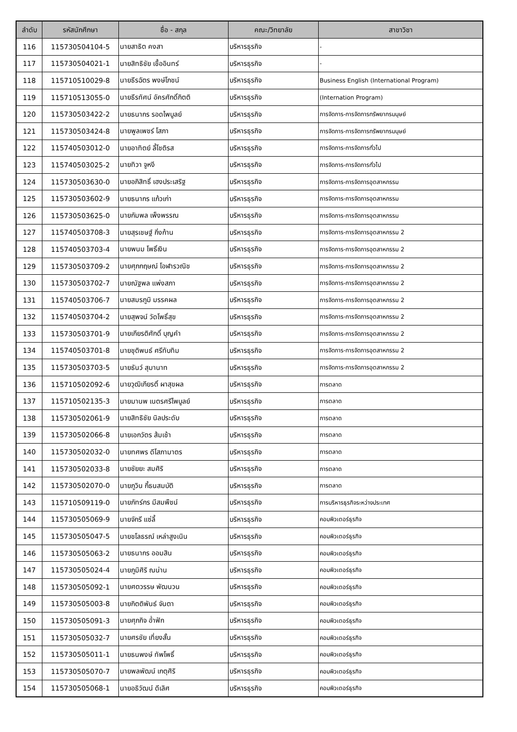| ลำดับ | รหัสนักศึกษา | ชื่อ - สกุล | คณะ/วิทยาลัย | สาขาวิชา |
| --- | --- | --- | --- | --- |
| 116 | 115730504104-5 | นายสาธิต คงสา | บริหารธุรกิจ | - |
| 117 | 115730504021-1 | นายสิทธิชัย เชื้ออินทร์ | บริหารธุรกิจ | - |
| 118 | 115710510029-8 | นายธีรฉัตร พงษ์โภชน์ | บริหารธุรกิจ | Business English (International Program) |
| 119 | 115710513055-0 | นายธีรทัศน์ อัครศักดิ์กิตติ | บริหารธุรกิจ | (Internation Program) |
| 120 | 115730503422-2 | นายธนากร รอดไพบูลย์ | บริหารธุรกิจ | การจัดการ-การจัดการทรัพยากรมนุษย์ |
| 121 | 115730503424-8 | นายพูลเพชร์ โสภา | บริหารธุรกิจ | การจัดการ-การจัดการทรัพยากรมนุษย์ |
| 122 | 115740503012-0 | นายอาทิตย์ ลี้โชติรส | บริหารธุรกิจ | การจัดการ-การจัดการทั่วไป |
| 123 | 115740503025-2 | นายทิวา จูหงี | บริหารธุรกิจ | การจัดการ-การจัดการทั่วไป |
| 124 | 115730503630-0 | นายอภิสิทธิ์ เฮงประเสริฐ | บริหารธุรกิจ | การจัดการ-การจัดการอุตสาหกรรม |
| 125 | 115730503602-9 | นายธนากร แก้วเก่า | บริหารธุรกิจ | การจัดการ-การจัดการอุตสาหกรรม |
| 126 | 115730503625-0 | นายกัมพล เพ็งพรรณ | บริหารธุรกิจ | การจัดการ-การจัดการอุตสาหกรรม |
| 127 | 115740503708-3 | นายสุรเชษฐ์ กิ่งก้าน | บริหารธุรกิจ | การจัดการ-การจัดการอุตสาหกรรม 2 |
| 128 | 115740503703-4 | นายพนม โพธิ์เงิน | บริหารธุรกิจ | การจัดการ-การจัดการอุตสาหกรรม 2 |
| 129 | 115730503709-2 | นายศุภกฤษณ์ โอฬารวณิช | บริหารธุรกิจ | การจัดการ-การจัดการอุตสาหกรรม 2 |
| 130 | 115730503702-7 | นายณัฐพล แพ่งสภา | บริหารธุรกิจ | การจัดการ-การจัดการอุตสาหกรรม 2 |
| 131 | 115740503706-7 | นายสมรภูมิ มรรคผล | บริหารธุรกิจ | การจัดการ-การจัดการอุตสาหกรรม 2 |
| 132 | 115740503704-2 | นายสุพจน์ วัดโพธิ์สุข | บริหารธุรกิจ | การจัดการ-การจัดการอุตสาหกรรม 2 |
| 133 | 115730503701-9 | นายเกียรติศักดิ์ บุญคำ | บริหารธุรกิจ | การจัดการ-การจัดการอุตสาหกรรม 2 |
| 134 | 115740503701-8 | นายชุติพนธ์ ศรีทับทิม | บริหารธุรกิจ | การจัดการ-การจัดการอุตสาหกรรม 2 |
| 135 | 115730503703-5 | นายธันว์ สุมานาท | บริหารธุรกิจ | การจัดการ-การจัดการอุตสาหกรรม 2 |
| 136 | 115710502092-6 | นายวุฒิเกียรติ์ ผาสุขผล | บริหารธุรกิจ | การตลาด |
| 137 | 115710502135-3 | นายมานพ เนตรศรีไพบูลย์ | บริหารธุรกิจ | การตลาด |
| 138 | 115730502061-9 | นายสิทธิชัย นิลประดับ | บริหารธุรกิจ | การตลาด |
| 139 | 115730502066-8 | นายเอกวัตร ส้มเช้า | บริหารธุรกิจ | การตลาด |
| 140 | 115730502032-0 | นายทศพร ดีโสภามาตร | บริหารธุรกิจ | การตลาด |
| 141 | 115730502033-8 | นายชัยยะ สมศิริ | บริหารธุรกิจ | การตลาด |
| 142 | 115730502070-0 | นายภูวิน กี้ธนสมบัติ | บริหารธุรกิจ | การตลาด |
| 143 | 115710509119-0 | นายภัทร์กร มีสมพืชน์ | บริหารธุรกิจ | การบริหารธุรกิจระหว่างประเทศ |
| 144 | 115730505069-9 | นายจักรี แซ่ลี้ | บริหารธุรกิจ | คอมพิวเตอร์ธุรกิจ |
| 145 | 115730505047-5 | นายชโลธรณ์ เหล่าสูงเนิน | บริหารธุรกิจ | คอมพิวเตอร์ธุรกิจ |
| 146 | 115730505063-2 | นายธนากร ออมสิน | บริหารธุรกิจ | คอมพิวเตอร์ธุรกิจ |
| 147 | 115730505024-4 | นายภูมิศิริ ณน่าน | บริหารธุรกิจ | คอมพิวเตอร์ธุรกิจ |
| 148 | 115730505092-1 | นายศตวรรษ พัฒนวน | บริหารธุรกิจ | คอมพิวเตอร์ธุรกิจ |
| 149 | 115730505003-8 | นายกิตติพันธ์ จันตา | บริหารธุรกิจ | คอมพิวเตอร์ธุรกิจ |
| 150 | 115730505091-3 | นายศุภกิจ อ่ำฟัก | บริหารธุรกิจ | คอมพิวเตอร์ธุรกิจ |
| 151 | 115730505032-7 | นายศรชัย เที่ยงสั้น | บริหารธุรกิจ | คอมพิวเตอร์ธุรกิจ |
| 152 | 115730505011-1 | นายธนพงษ์ ทัพโพธิ์ | บริหารธุรกิจ | คอมพิวเตอร์ธุรกิจ |
| 153 | 115730505070-7 | นายพลพัฒน์ เกตุศิริ | บริหารธุรกิจ | คอมพิวเตอร์ธุรกิจ |
| 154 | 115730505068-1 | นายอธิวัฒน์ ดีเลิศ | บริหารธุรกิจ | คอมพิวเตอร์ธุรกิจ |